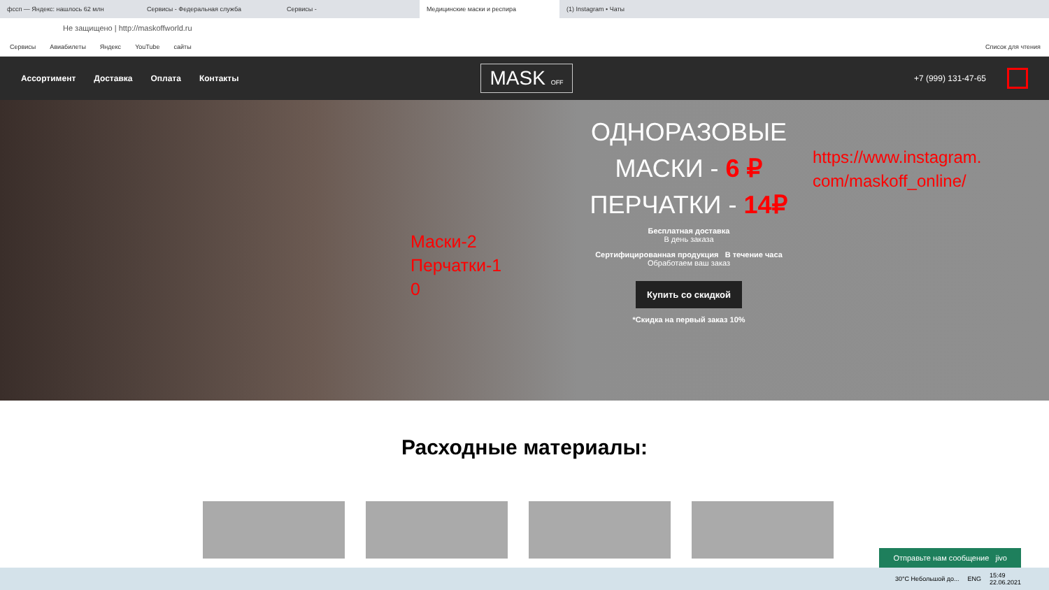фссп — Яндекс: нашлось 62 млн Сервисы - Федеральная служба Сервисы - Медицинские маски и респира (1) Instagram • Чаты
Не защищено | http://maskoffworld.ru
Сервисы Авиабилеты Яндекс YouTube сайты Список для чтения
Ассортимент Доставка Оплата Контакты MASK OFF +7 (999) 131-47-65
Маски-2
Перчатки-1
0
ОДНОРАЗОВЫЕ
МАСКИ - 6 ₽
ПЕРЧАТКИ - 14₽
Бесплатная доставка
В день заказа
Сертифицированная продукция В течение часа Обработаем ваш заказ
Купить со скидкой
*Скидка на первый заказ 10%
https://www.instagram.
com/maskoff_online/
Расходные материалы:
Отправьте нам сообщение jivo
30°C Небольшой до... ENG 15:49
22.06.2021